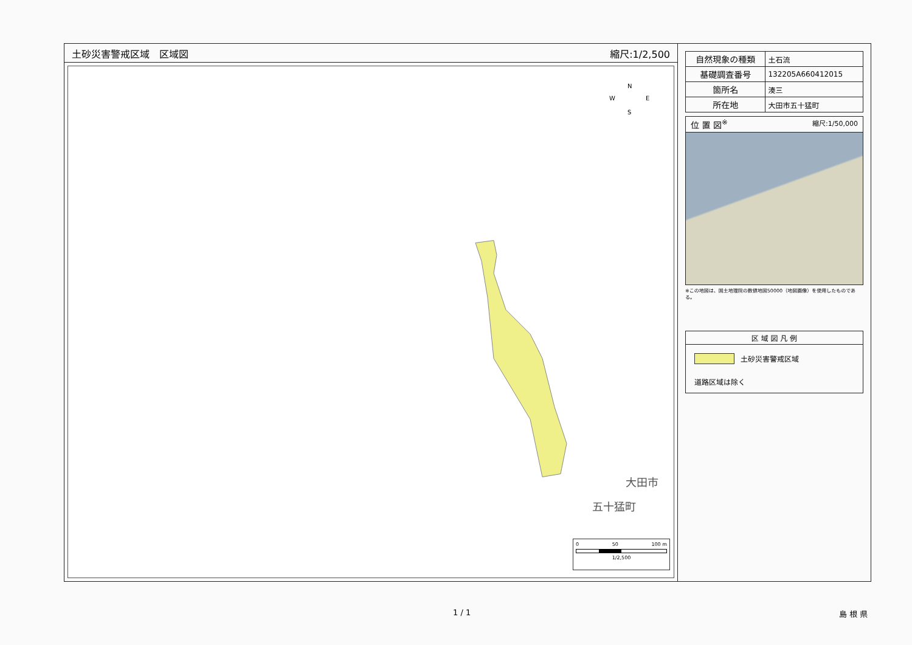土砂災害警戒区域　区域図 縮尺:1/2,500
N
S
W
E
大田市
五十猛町
0 50 100 m
1/2,500
| 自然現象の種類 | 土石流 |
| 基礎調査番号 | 132205A660412015 |
| 箇所名 | 湊三 |
| 所在地 | 大田市五十猛町 |
位 置 図<sup>※</sup> 縮尺:1/50,000
※この地図は、国土地理院の数値地図50000（地図画像）を使用したものである。
区 域 図 凡 例
土砂災害警戒区域
道路区域は除く
1 / 1 島 根 県